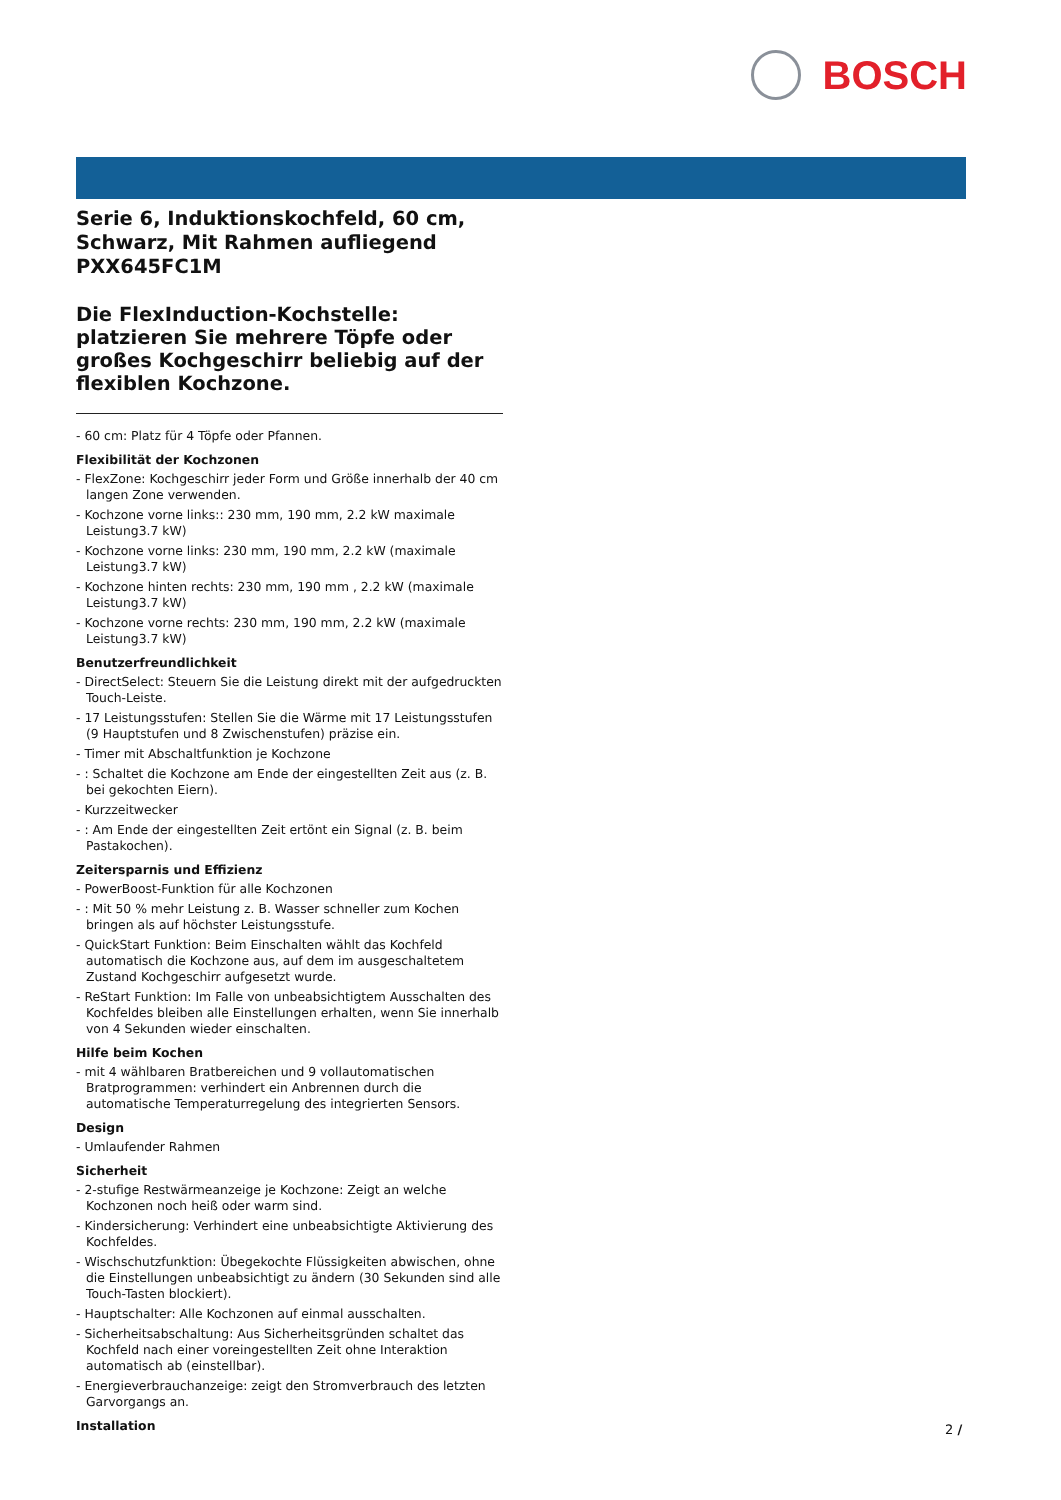BOSCH
Serie 6, Induktionskochfeld, 60 cm, Schwarz, Mit Rahmen aufliegend PXX645FC1M
Die FlexInduction-Kochstelle: platzieren Sie mehrere Töpfe oder großes Kochgeschirr beliebig auf der flexiblen Kochzone.
- 60 cm: Platz für 4 Töpfe oder Pfannen.
Flexibilität der Kochzonen
- FlexZone: Kochgeschirr jeder Form und Größe innerhalb der 40 cm langen Zone verwenden.
- Kochzone vorne links:: 230 mm, 190 mm, 2.2 kW maximale Leistung3.7 kW)
- Kochzone vorne links: 230 mm, 190 mm, 2.2 kW (maximale Leistung3.7 kW)
- Kochzone hinten rechts: 230 mm, 190 mm , 2.2 kW (maximale Leistung3.7 kW)
- Kochzone vorne rechts: 230 mm, 190 mm, 2.2 kW (maximale Leistung3.7 kW)
Benutzerfreundlichkeit
- DirectSelect: Steuern Sie die Leistung direkt mit der aufgedruckten Touch-Leiste.
- 17 Leistungsstufen: Stellen Sie die Wärme mit 17 Leistungsstufen (9 Hauptstufen und 8 Zwischenstufen) präzise ein.
- Timer mit Abschaltfunktion je Kochzone
- : Schaltet die Kochzone am Ende der eingestellten Zeit aus (z. B. bei gekochten Eiern).
- Kurzzeitwecker
- : Am Ende der eingestellten Zeit ertönt ein Signal (z. B. beim Pastakochen).
Zeitersparnis und Effizienz
- PowerBoost-Funktion für alle Kochzonen
- : Mit 50 % mehr Leistung z. B. Wasser schneller zum Kochen bringen als auf höchster Leistungsstufe.
- QuickStart Funktion: Beim Einschalten wählt das Kochfeld automatisch die Kochzone aus, auf dem im ausgeschaltetem Zustand Kochgeschirr aufgesetzt wurde.
- ReStart Funktion: Im Falle von unbeabsichtigtem Ausschalten des Kochfeldes bleiben alle Einstellungen erhalten, wenn Sie innerhalb von 4 Sekunden wieder einschalten.
Hilfe beim Kochen
- mit 4 wählbaren Bratbereichen und 9 vollautomatischen Bratprogrammen: verhindert ein Anbrennen durch die automatische Temperaturregelung des integrierten Sensors.
Design
- Umlaufender Rahmen
Sicherheit
- 2-stufige Restwärmeanzeige je Kochzone: Zeigt an welche Kochzonen noch heiß oder warm sind.
- Kindersicherung: Verhindert eine unbeabsichtigte Aktivierung des Kochfeldes.
- Wischschutzfunktion: Übegekochte Flüssigkeiten abwischen, ohne die Einstellungen unbeabsichtigt zu ändern (30 Sekunden sind alle Touch-Tasten blockiert).
- Hauptschalter: Alle Kochzonen auf einmal ausschalten.
- Sicherheitsabschaltung: Aus Sicherheitsgründen schaltet das Kochfeld nach einer voreingestellten Zeit ohne Interaktion automatisch ab (einstellbar).
- Energieverbrauchanzeige: zeigt den Stromverbrauch des letzten Garvorgangs an.
Installation
2 /